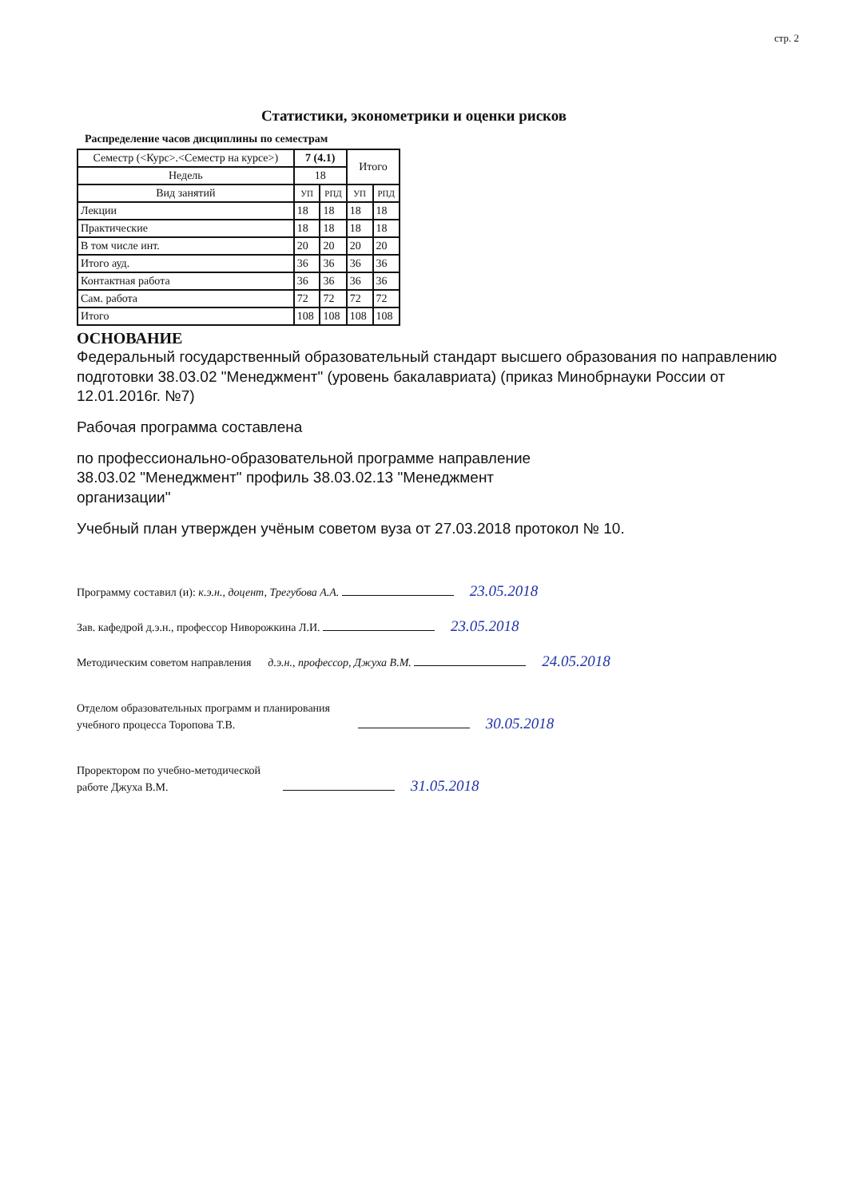стр. 2
Статистики, эконометрики и оценки рисков
Распределение часов дисциплины по семестрам
| Семестр (<Курс>.<Семестр на курсе>) | 7 (4.1) | | Итого | |
| --- | --- | --- | --- | --- |
| Недель | 18 | | | |
| Вид занятий | УП | РПД | УП | РПД |
| Лекции | 18 | 18 | 18 | 18 |
| Практические | 18 | 18 | 18 | 18 |
| В том числе инт. | 20 | 20 | 20 | 20 |
| Итого ауд. | 36 | 36 | 36 | 36 |
| Контактная работа | 36 | 36 | 36 | 36 |
| Сам. работа | 72 | 72 | 72 | 72 |
| Итого | 108 | 108 | 108 | 108 |
ОСНОВАНИЕ
Федеральный государственный образовательный стандарт высшего образования по направлению подготовки 38.03.02 "Менеджмент" (уровень бакалавриата) (приказ Минобрнауки России от 12.01.2016г. №7)
Рабочая программа составлена
по профессионально-образовательной программе направление
38.03.02 "Менеджмент" профиль 38.03.02.13 "Менеджмент
организации"
Учебный план утвержден учёным советом вуза от 27.03.2018 протокол № 10.
Программу составил (и): к.э.н., доцент, Трегубова А.А. 23.05.2018
Зав. кафедрой д.э.н., профессор Ниворожкина Л.И. 23.05.2018
Методическим советом направления д.э.н., профессор, Джуха В.М. 24.05.2018
Отделом образовательных программ и планирования
учебного процесса Торопова Т.В. 30.05.2018
Проректором по учебно-методической
работе Джуха В.М. 31.05.2018